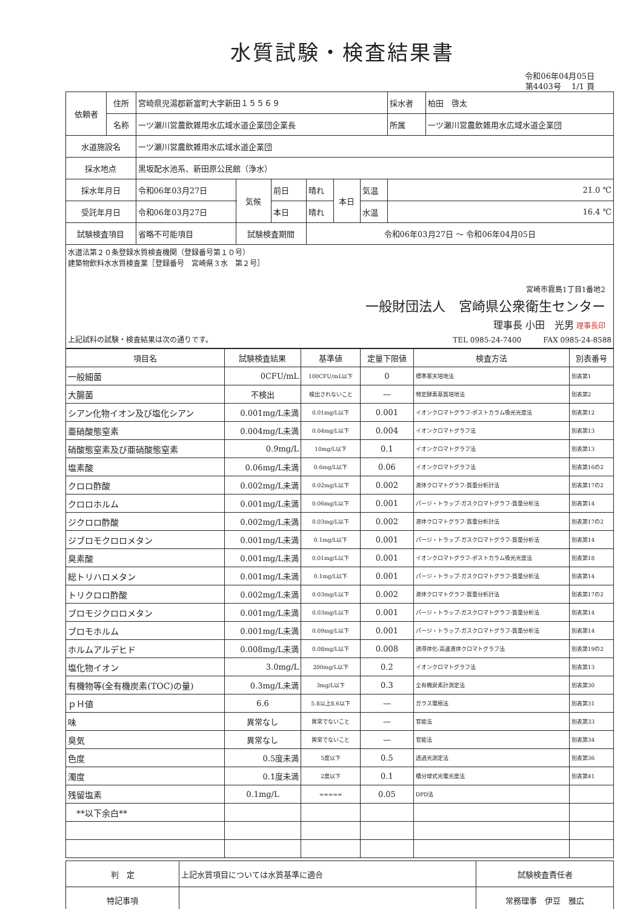水質試験・検査結果書
令和06年04月05日
第4403号　 1/1 頁
| 依頼者 | 住所 | 宮崎県児湯郡新富町大字新田１５５６９ | | | | | | | 採水者 | 柏田 啓太 |
| | 名称 | 一ツ瀬川営農飲雑用水広域水道企業団企業長 | | | | | | | 所属 | 一ツ瀬川営農飲雑用水広域水道企業団 |
| 水道施設名 | | 一ツ瀬川営農飲雑用水広域水道企業団 | | | | | | | | |
| 採水地点 | | 黒坂配水池系、新田原公民館（浄水） | | | | | | | | |
| 採水年月日 | | 令和06年03月27日 | | 気候 | 前日 | 晴れ | 本日 | 気温 | 21.0 ℃ | |
| 受託年月日 | | 令和06年03月27日 | | | 本日 | 晴れ | | 水温 | 16.4 ℃ | |
| 試験検査項目 | | 省略不可能項目 | 試験検査期間 | | | 令和06年03月27日 〜 令和06年04月05日 | | | | |
| 水道法第２０条登録水質検査機関（登録番号第１０号） 建築物飲料水水質検査業［登録番号 宮崎県３水 第２号］ 宮崎市霧島1丁目1番地2 一般財団法人 宮崎県公衆衛生センター 理事長 小田 光男 理事長印 上記試料の試験・検査結果は次の通りです。 TEL 0985-24-7400 FAX 0985-24-8588 | | | | | | | | | | |
| 項目名 | 試験検査結果 | 基準値 | 定量下限値 | 検査方法 | 別表番号 |
| --- | --- | --- | --- | --- | --- |
| 一般細菌 | 0CFU/mL | 100CFU/mL以下 | 0 | 標準寒天培地法 | 別表第1 |
| 大腸菌 | 不検出 | 検出されないこと | — | 特定酵素基質培地法 | 別表第2 |
| シアン化物イオン及び塩化シアン | 0.001mg/L未満 | 0.01mg/L以下 | 0.001 | イオンクロマトグラフ-ポストカラム吸光光度法 | 別表第12 |
| 亜硝酸態窒素 | 0.004mg/L未満 | 0.04mg/L以下 | 0.004 | イオンクロマトグラフ法 | 別表第13 |
| 硝酸態窒素及び亜硝酸態窒素 | 0.9mg/L | 10mg/L以下 | 0.1 | イオンクロマトグラフ法 | 別表第13 |
| 塩素酸 | 0.06mg/L未満 | 0.6mg/L以下 | 0.06 | イオンクロマトグラフ法 | 別表第16の2 |
| クロロ酢酸 | 0.002mg/L未満 | 0.02mg/L以下 | 0.002 | 液体クロマトグラフ-質量分析計法 | 別表第17の2 |
| クロロホルム | 0.001mg/L未満 | 0.06mg/L以下 | 0.001 | パージ・トラップ-ガスクロマトグラフ-質量分析法 | 別表第14 |
| ジクロロ酢酸 | 0.002mg/L未満 | 0.03mg/L以下 | 0.002 | 液体クロマトグラフ-質量分析計法 | 別表第17の2 |
| ジブロモクロロメタン | 0.001mg/L未満 | 0.1mg/L以下 | 0.001 | パージ・トラップ-ガスクロマトグラフ-質量分析法 | 別表第14 |
| 臭素酸 | 0.001mg/L未満 | 0.01mg/L以下 | 0.001 | イオンクロマトグラフ-ポストカラム吸光光度法 | 別表第18 |
| 総トリハロメタン | 0.001mg/L未満 | 0.1mg/L以下 | 0.001 | パージ・トラップ-ガスクロマトグラフ-質量分析法 | 別表第14 |
| トリクロロ酢酸 | 0.002mg/L未満 | 0.03mg/L以下 | 0.002 | 液体クロマトグラフ-質量分析計法 | 別表第17の2 |
| ブロモジクロロメタン | 0.001mg/L未満 | 0.03mg/L以下 | 0.001 | パージ・トラップ-ガスクロマトグラフ-質量分析法 | 別表第14 |
| ブロモホルム | 0.001mg/L未満 | 0.09mg/L以下 | 0.001 | パージ・トラップ-ガスクロマトグラフ-質量分析法 | 別表第14 |
| ホルムアルデヒド | 0.008mg/L未満 | 0.08mg/L以下 | 0.008 | 誘導体化-高速液体クロマトグラフ法 | 別表第19の2 |
| 塩化物イオン | 3.0mg/L | 200mg/L以下 | 0.2 | イオンクロマトグラフ法 | 別表第13 |
| 有機物等(全有機炭素(TOC)の量) | 0.3mg/L未満 | 3mg/L以下 | 0.3 | 全有機炭素計測定法 | 別表第30 |
| ｐＨ値 | 6.6 | 5.8以上8.6以下 | — | ガラス電極法 | 別表第31 |
| 味 | 異常なし | 異常でないこと | — | 官能法 | 別表第33 |
| 臭気 | 異常なし | 異常でないこと | — | 官能法 | 別表第34 |
| 色度 | 0.5度未満 | 5度以下 | 0.5 | 透過光測定法 | 別表第36 |
| 濁度 | 0.1度未満 | 2度以下 | 0.1 | 積分球式光電光度法 | 別表第41 |
| 残留塩素 | 0.1mg/L | ===== | 0.05 | DPD法 | |
| **以下余白** | | | | | |
| 判 定 | 上記水質項目については水質基準に適合 | 試験検査責任者 |
| 特記事項 | | 常務理事 伊豆 雅広 |